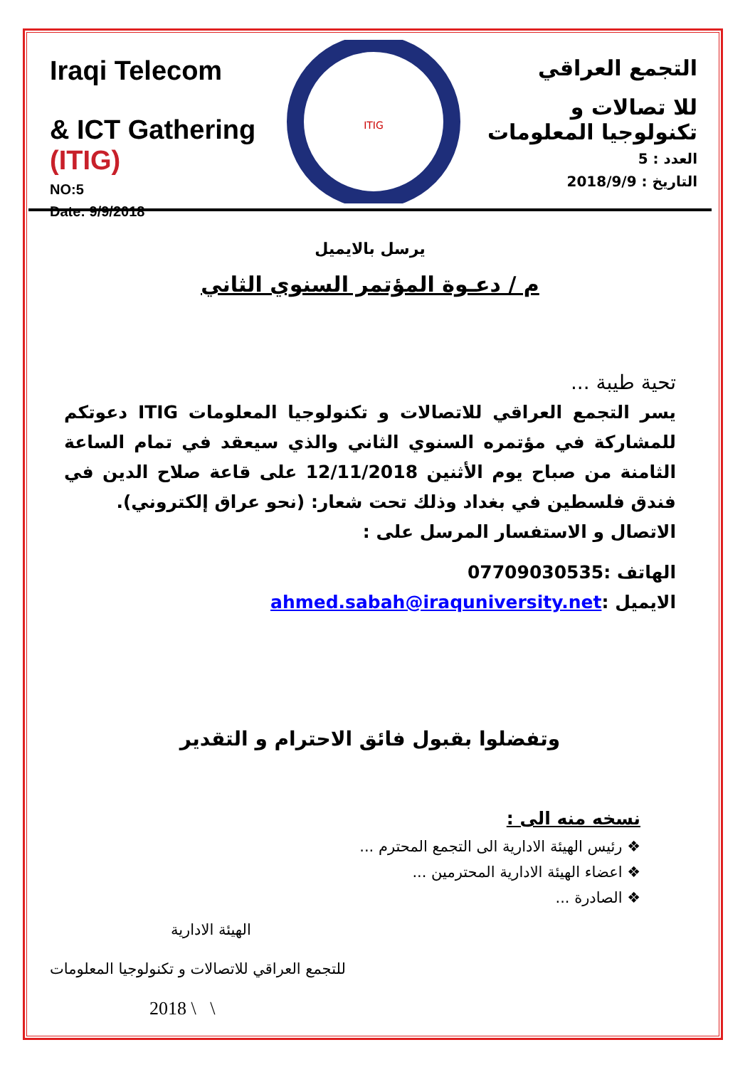Iraqi Telecom
& ICT Gathering (ITIG)
NO:5
Date: 9/9/2018
ITIG
التجمع العراقي
للا تصالات و تكنولوجيا المعلومات
العدد : 5
التاريخ : 2018/9/9
يرسل بالايميل
م / دعـوة المؤتمر السنوي الثاني
تحية طيبة ...
يسر التجمع العراقي للاتصالات و تكنولوجيا المعلومات ITIG دعوتكم للمشاركة في مؤتمره السنوي الثاني والذي سيعقد في تمام الساعة الثامنة من صباح يوم الأثنين 12/11/2018 على قاعة صلاح الدين في فندق فلسطين في بغداد وذلك تحت شعار: (نحو عراق إلكتروني).
الاتصال و الاستفسار المرسل على :
الهاتف :07709030535
الايميل :ahmed.sabah@iraquniversity.net
وتفضلوا بقبول فائق الاحترام و التقدير
نسخه منه الى :
❖ رئيس الهيئة الادارية الى التجمع المحترم ...
❖ اعضاء الهيئة الادارية المحترمين ...
❖ الصادرة ...
الهيئة الادارية
للتجمع العراقي للاتصالات و تكنولوجيا المعلومات
2018 \ \